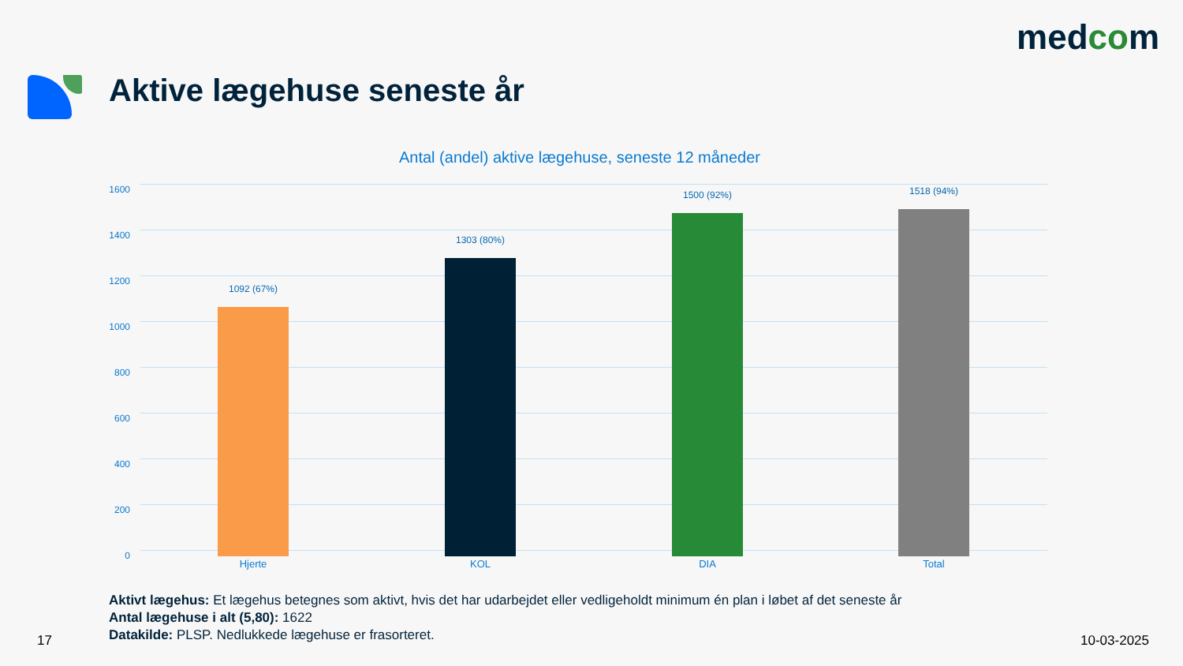medcom
Aktive lægehuse seneste år
Antal (andel) aktive lægehuse, seneste 12 måneder
1600
1400
1200
1000
800
600
400
200
0
1092 (67%)
1303 (80%)
1500 (92%) 1518 (94%)
Hjerte KOL DIA Total
Aktivt lægehus: Et lægehus betegnes som aktivt, hvis det har udarbejdet eller vedligeholdt minimum én plan i løbet af det seneste år
Antal lægehuse i alt (5,80): 1622
Datakilde: PLSP. Nedlukkede lægehuse er frasorteret.
17 10-03-2025